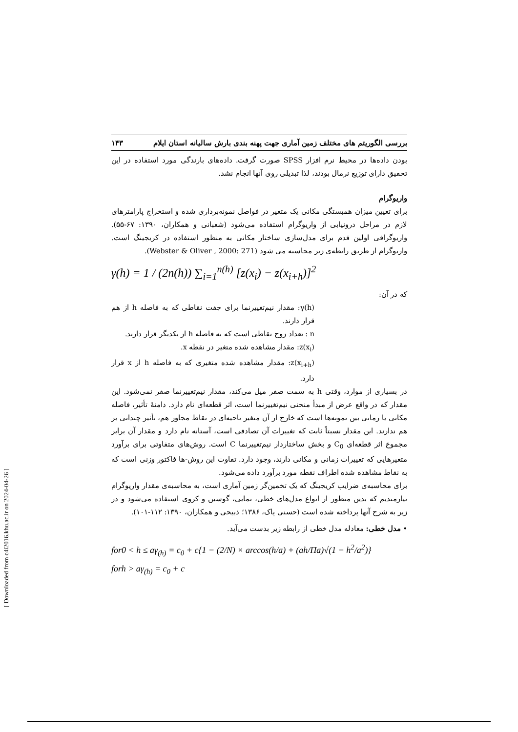بررسی الگوریتم های مختلف زمین آماری جهت پهنه بندی بارش سالیانه استان ایلام ۱۴۳
بودن داده‌ها در محیط نرم افزار SPSS صورت گرفت. داده‌های بارندگی مورد استفاده در این تحقیق دارای توزیع نرمال بودند، لذا تبدیلی روی آنها انجام نشد.
واریوگرام
برای تعیین میزان همبستگی مکانی یک متغیر در فواصل نمونه‌برداری شده و استخراج پارامترهای لازم در مراحل درونیابی از واریوگرام استفاده می‌شود (شعبانی و همکاران، ۱۳۹۰: ۶۷-۵۵). واریوگرافی اولین قدم برای مدل‌سازی ساختار مکانی به منظور استفاده در کریجینگ است. واریوگرام از طریق رابطه‌ی زیر محاسبه می شود (Webster & Oliver , 2000: 271).
γ(h) = 1 / (2n(h)) ∑<sub>i=1</sub><sup>n(h)</sup> [z(x<sub>i</sub>) − z(x<sub>i+h</sub>)]<sup>2</sup>
که در آن:
γ(h): مقدار نیم‌تغییرنما برای جفت نقاطی که به فاصله h از هم قرار دارند.
n : تعداد زوج نقاطی است که به فاصله h از یکدیگر قرار دارند.
z(x<sub>i</sub>): مقدار مشاهده شده متغیر در نقطه x.
z(x<sub>i+h</sub>): مقدار مشاهده شده متغیری که به فاصله h از x قرار دارد.
در بسیاری از موارد، وقتی h به سمت صفر میل می‌کند، مقدار نیم‌تغییرنما صفر نمی‌شود. این مقدار که در واقع عرض از مبدأ منحنی نیم‌تغییرنما است، اثر قطعه‌ای نام دارد. دامنهٔ تأثیر، فاصله مکانی یا زمانی بین نمونه‌ها است که خارج از آن متغیر ناحیه‌ای در نقاط مجاور هم، تأثیر چندانی بر هم ندارند. این مقدار نسبتاً ثابت که تغییرات آن تصادفی است، آستانه نام دارد و مقدار آن برابر مجموع اثر قطعه‌ای C<sub>0</sub> و بخش ساختاردار نیم‌تغییرنما C است. روش‌های متفاوتی برای برآورد متغیرهایی که تغییرات زمانی و مکانی دارند، وجود دارد. تفاوت این روش-ها فاکتور وزنی است که به نقاط مشاهده شده اطراف نقطه مورد برآورد داده می‌شود.
برای محاسبه‌ی ضرایب کریجینگ که یک تخمین‌گر زمین آماری است، به محاسبه‌ی مقدار واریوگرام نیازمندیم که بدین منظور از انواع مدل‌های خطی، نمایی، گوسین و کروی استفاده می‌شود و در زیر به شرح آنها پرداخته شده است (حسنی پاک، ۱۳۸۶؛ ذبیحی و همکاران، ۱۳۹۰: ۱۱۲-۱۰۱).
• مدل خطی: معادله مدل خطی از رابطه زیر بدست می‌آید.
for0 < h ≤ aγ<sub>(h)</sub> = c<sub>0</sub> + c{1 − (2/N) × arccos(h/a) + (ah/Πa)√(1 − h<sup>2</sup>/a<sup>2</sup>)}
forh > aγ<sub>(h)</sub> = c<sub>0</sub> + c
[ Downloaded from c4i2016.khu.ac.ir on 2024-04-26 ]